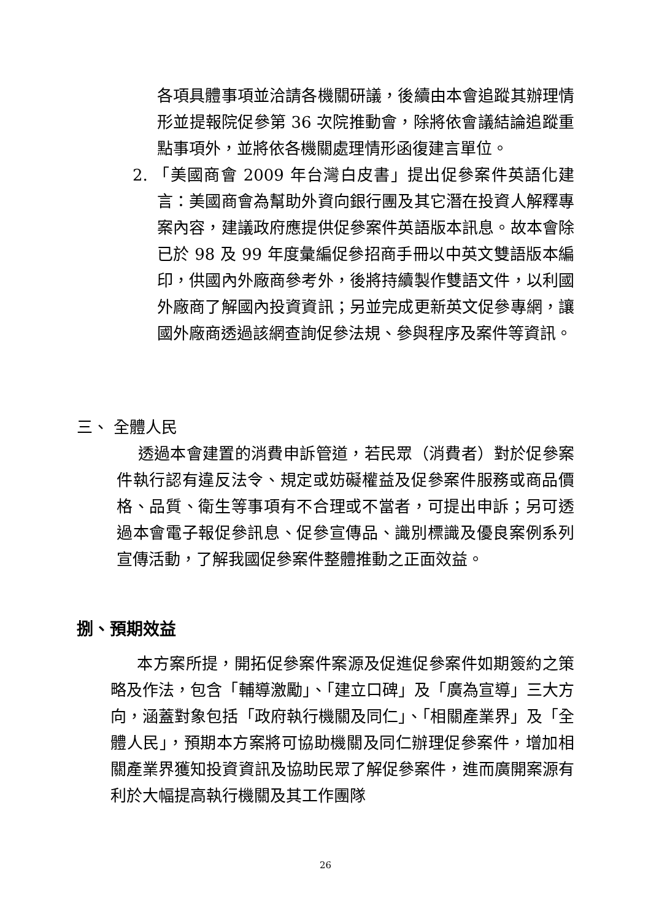各項具體事項並洽請各機關研議，後續由本會追蹤其辦理情形並提報院促參第 36 次院推動會，除將依會議結論追蹤重點事項外，並將依各機關處理情形函復建言單位。
2. 「美國商會 2009 年台灣白皮書」提出促參案件英語化建言：美國商會為幫助外資向銀行團及其它潛在投資人解釋專案內容，建議政府應提供促參案件英語版本訊息。故本會除已於 98 及 99 年度彙編促參招商手冊以中英文雙語版本編印，供國內外廠商參考外，後將持續製作雙語文件，以利國外廠商了解國內投資資訊；另並完成更新英文促參專網，讓國外廠商透過該網查詢促參法規、參與程序及案件等資訊。
三、 全體人民
透過本會建置的消費申訴管道，若民眾（消費者）對於促參案件執行認有違反法令、規定或妨礙權益及促參案件服務或商品價格、品質、衛生等事項有不合理或不當者，可提出申訴；另可透過本會電子報促參訊息、促參宣傳品、識別標識及優良案例系列宣傳活動，了解我國促參案件整體推動之正面效益。
捌、預期效益
本方案所提，開拓促參案件案源及促進促參案件如期簽約之策略及作法，包含「輔導激勵」、「建立口碑」及「廣為宣導」三大方向，涵蓋對象包括「政府執行機關及同仁」、「相關產業界」及「全體人民」，預期本方案將可協助機關及同仁辦理促參案件，增加相關產業界獲知投資資訊及協助民眾了解促參案件，進而廣開案源有利於大幅提高執行機關及其工作團隊
26